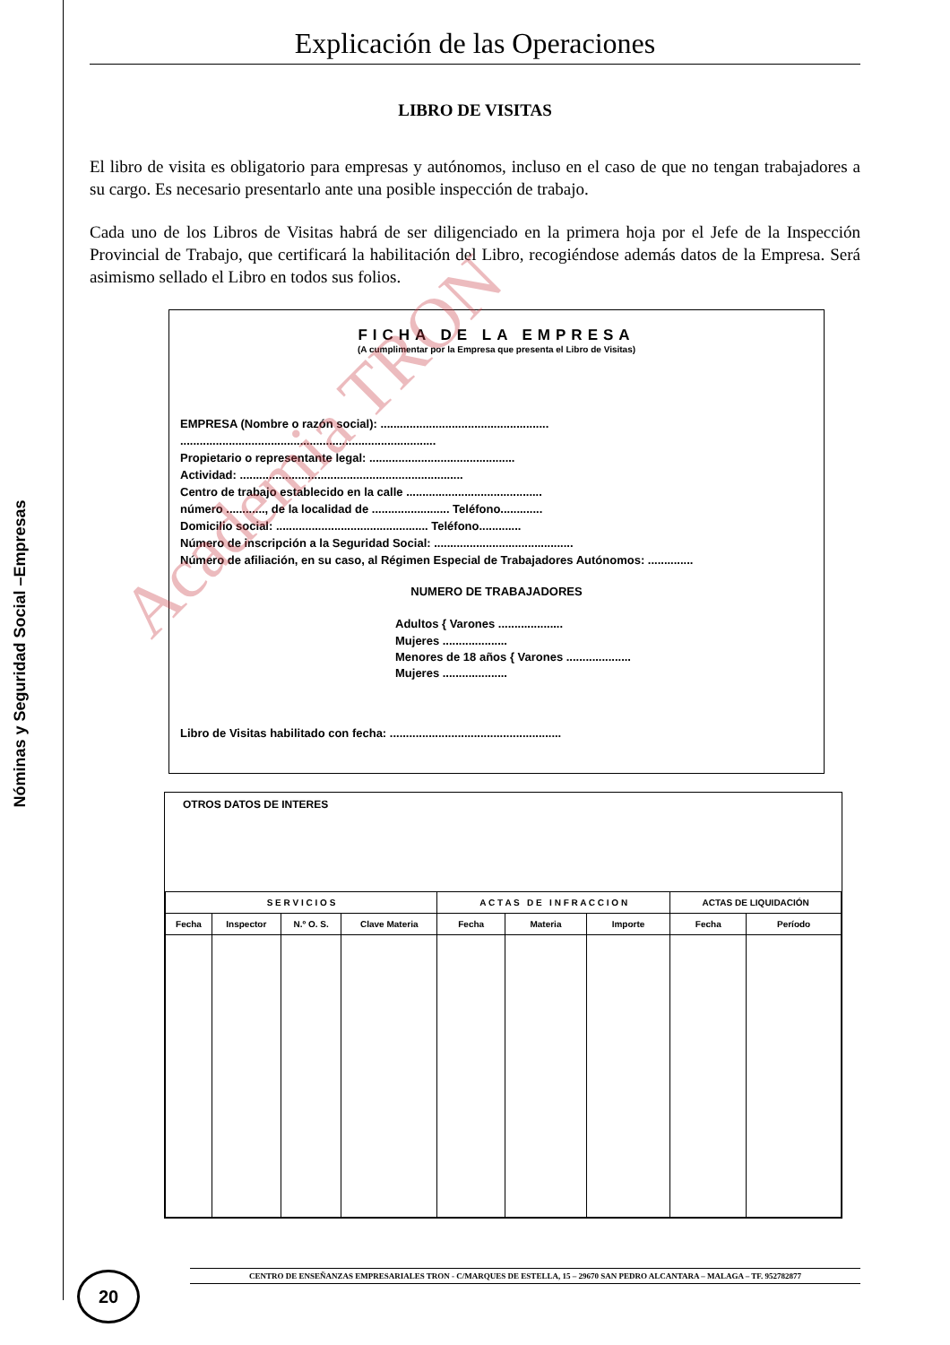Nóminas y Seguridad Social –Empresas
Explicación de las Operaciones
LIBRO DE VISITAS
El libro de visita es obligatorio para empresas y autónomos, incluso en el caso de que no tengan trabajadores a su cargo. Es necesario presentarlo ante una posible inspección de trabajo.
Cada uno de los Libros de Visitas habrá de ser diligenciado en la primera hoja por el Jefe de la Inspección Provincial de Trabajo, que certificará la habilitación del Libro, recogiéndose además datos de la Empresa. Será asimismo sellado el Libro en todos sus folios.
FICHA DE LA EMPRESA
(A cumplimentar por la Empresa que presenta el Libro de Visitas)
EMPRESA (Nombre o razón social): ....................................................
...............................................................................
Propietario o representante legal: .............................................
Actividad: .....................................................................
Centro de trabajo establecido en la calle ..........................................
número ............, de la localidad de ........................ Teléfono.............
Domicilio social: ............................................... Teléfono.............
Número de inscripción a la Seguridad Social: ...........................................
Número de afiliación, en su caso, al Régimen Especial de Trabajadores Autónomos: ..............
NUMERO DE TRABAJADORES
Adultos { Varones ....................
Mujeres ....................
Menores de 18 años { Varones ....................
Mujeres ....................
Libro de Visitas habilitado con fecha: .....................................................
OTROS DATOS DE INTERES
| S E R V I C I O S | | | | A C T A S D E I N F R A C C I O N | | | ACTAS DE LIQUIDACIÓN | |
| --- | --- | --- | --- | --- | --- | --- | --- | --- |
| Fecha | Inspector | N.º O. S. | Clave Materia | Fecha | Materia | Importe | Fecha | Período |
Academia TRON
20 CENTRO DE ENSEÑANZAS EMPRESARIALES TRON - C/MARQUES DE ESTELLA, 15 – 29670 SAN PEDRO ALCANTARA – MALAGA – TF. 952782877